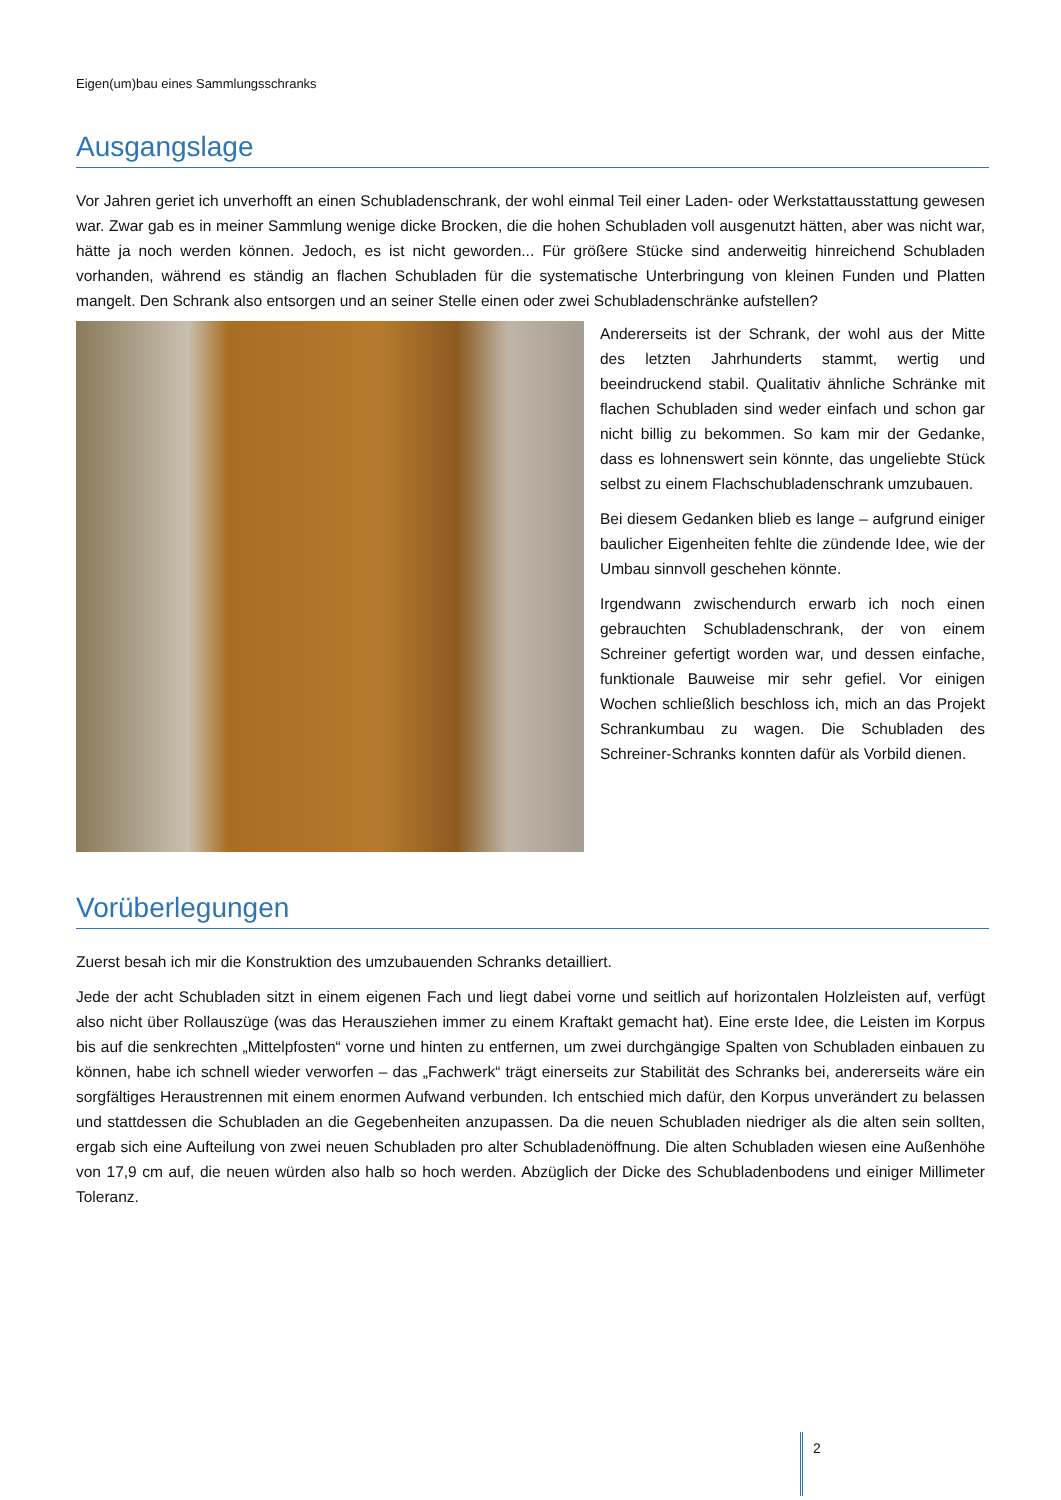Eigen(um)bau eines Sammlungsschranks
Ausgangslage
Vor Jahren geriet ich unverhofft an einen Schubladenschrank, der wohl einmal Teil einer Laden- oder Werkstattausstattung gewesen war. Zwar gab es in meiner Sammlung wenige dicke Brocken, die die hohen Schubladen voll ausgenutzt hätten, aber was nicht war, hätte ja noch werden können. Jedoch, es ist nicht geworden... Für größere Stücke sind anderweitig hinreichend Schubladen vorhanden, während es ständig an flachen Schubladen für die systematische Unterbringung von kleinen Funden und Platten mangelt. Den Schrank also entsorgen und an seiner Stelle einen oder zwei Schubladenschränke aufstellen?
Andererseits ist der Schrank, der wohl aus der Mitte des letzten Jahrhunderts stammt, wertig und beeindruckend stabil. Qualitativ ähnliche Schränke mit flachen Schubladen sind weder einfach und schon gar nicht billig zu bekommen. So kam mir der Gedanke, dass es lohnenswert sein könnte, das ungeliebte Stück selbst zu einem Flachschubladenschrank umzubauen.
Bei diesem Gedanken blieb es lange – aufgrund einiger baulicher Eigenheiten fehlte die zündende Idee, wie der Umbau sinnvoll geschehen könnte.
Irgendwann zwischendurch erwarb ich noch einen gebrauchten Schubladenschrank, der von einem Schreiner gefertigt worden war, und dessen einfache, funktionale Bauweise mir sehr gefiel. Vor einigen Wochen schließlich beschloss ich, mich an das Projekt Schrankumbau zu wagen. Die Schubladen des Schreiner-Schranks konnten dafür als Vorbild dienen.
Vorüberlegungen
Zuerst besah ich mir die Konstruktion des umzubauenden Schranks detailliert.
Jede der acht Schubladen sitzt in einem eigenen Fach und liegt dabei vorne und seitlich auf horizontalen Holzleisten auf, verfügt also nicht über Rollauszüge (was das Herausziehen immer zu einem Kraftakt gemacht hat). Eine erste Idee, die Leisten im Korpus bis auf die senkrechten „Mittelpfosten“ vorne und hinten zu entfernen, um zwei durchgängige Spalten von Schubladen einbauen zu können, habe ich schnell wieder verworfen – das „Fachwerk“ trägt einerseits zur Stabilität des Schranks bei, andererseits wäre ein sorgfältiges Heraustrennen mit einem enormen Aufwand verbunden. Ich entschied mich dafür, den Korpus unverändert zu belassen und stattdessen die Schubladen an die Gegebenheiten anzupassen. Da die neuen Schubladen niedriger als die alten sein sollten, ergab sich eine Aufteilung von zwei neuen Schubladen pro alter Schubladenöffnung. Die alten Schubladen wiesen eine Außenhöhe von 17,9 cm auf, die neuen würden also halb so hoch werden. Abzüglich der Dicke des Schubladenbodens und einiger Millimeter Toleranz.
2